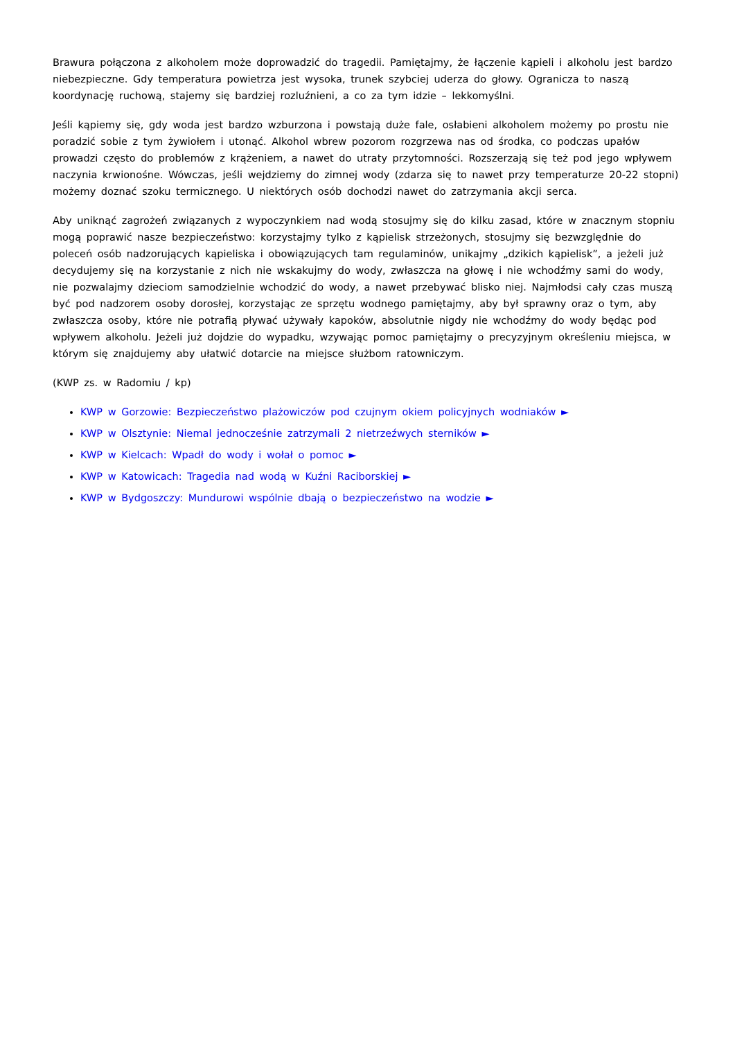Brawura połączona z alkoholem może doprowadzić do tragedii. Pamiętajmy, że łączenie kąpieli i alkoholu jest bardzo niebezpieczne. Gdy temperatura powietrza jest wysoka, trunek szybciej uderza do głowy. Ogranicza to naszą koordynację ruchową, stajemy się bardziej rozluźnieni, a co za tym idzie – lekkomyślni.
Jeśli kąpiemy się, gdy woda jest bardzo wzburzona i powstają duże fale, osłabieni alkoholem możemy po prostu nie poradzić sobie z tym żywiołem i utonąć. Alkohol wbrew pozorom rozgrzewa nas od środka, co podczas upałów prowadzi często do problemów z krążeniem, a nawet do utraty przytomności. Rozszerzają się też pod jego wpływem naczynia krwionośne. Wówczas, jeśli wejdziemy do zimnej wody (zdarza się to nawet przy temperaturze 20-22 stopni) możemy doznać szoku termicznego. U niektórych osób dochodzi nawet do zatrzymania akcji serca.
Aby uniknąć zagrożeń związanych z wypoczynkiem nad wodą stosujmy się do kilku zasad, które w znacznym stopniu mogą poprawić nasze bezpieczeństwo: korzystajmy tylko z kąpielisk strzeżonych, stosujmy się bezwzględnie do poleceń osób nadzorujących kąpieliska i obowiązujących tam regulaminów, unikajmy „dzikich kąpielisk”, a jeżeli już decydujemy się na korzystanie z nich nie wskakujmy do wody, zwłaszcza na głowę i nie wchodźmy sami do wody, nie pozwalajmy dzieciom samodzielnie wchodzić do wody, a nawet przebywać blisko niej. Najmłodsi cały czas muszą być pod nadzorem osoby dorosłej, korzystając ze sprzętu wodnego pamiętajmy, aby był sprawny oraz o tym, aby zwłaszcza osoby, które nie potrafią pływać używały kapoków, absolutnie nigdy nie wchodźmy do wody będąc pod wpływem alkoholu. Jeżeli już dojdzie do wypadku, wzywając pomoc pamiętajmy o precyzyjnym określeniu miejsca, w którym się znajdujemy aby ułatwić dotarcie na miejsce służbom ratowniczym.
(KWP zs. w Radomiu / kp)
KWP w Gorzowie: Bezpieczeństwo plażowiczów pod czujnym okiem policyjnych wodniaków ►
KWP w Olsztynie: Niemal jednocześnie zatrzymali 2 nietrzeźwych sterników ►
KWP w Kielcach: Wpadł do wody i wołał o pomoc ►
KWP w Katowicach: Tragedia nad wodą w Kuźni Raciborskiej ►
KWP w Bydgoszczy: Mundurowi wspólnie dbają o bezpieczeństwo na wodzie ►